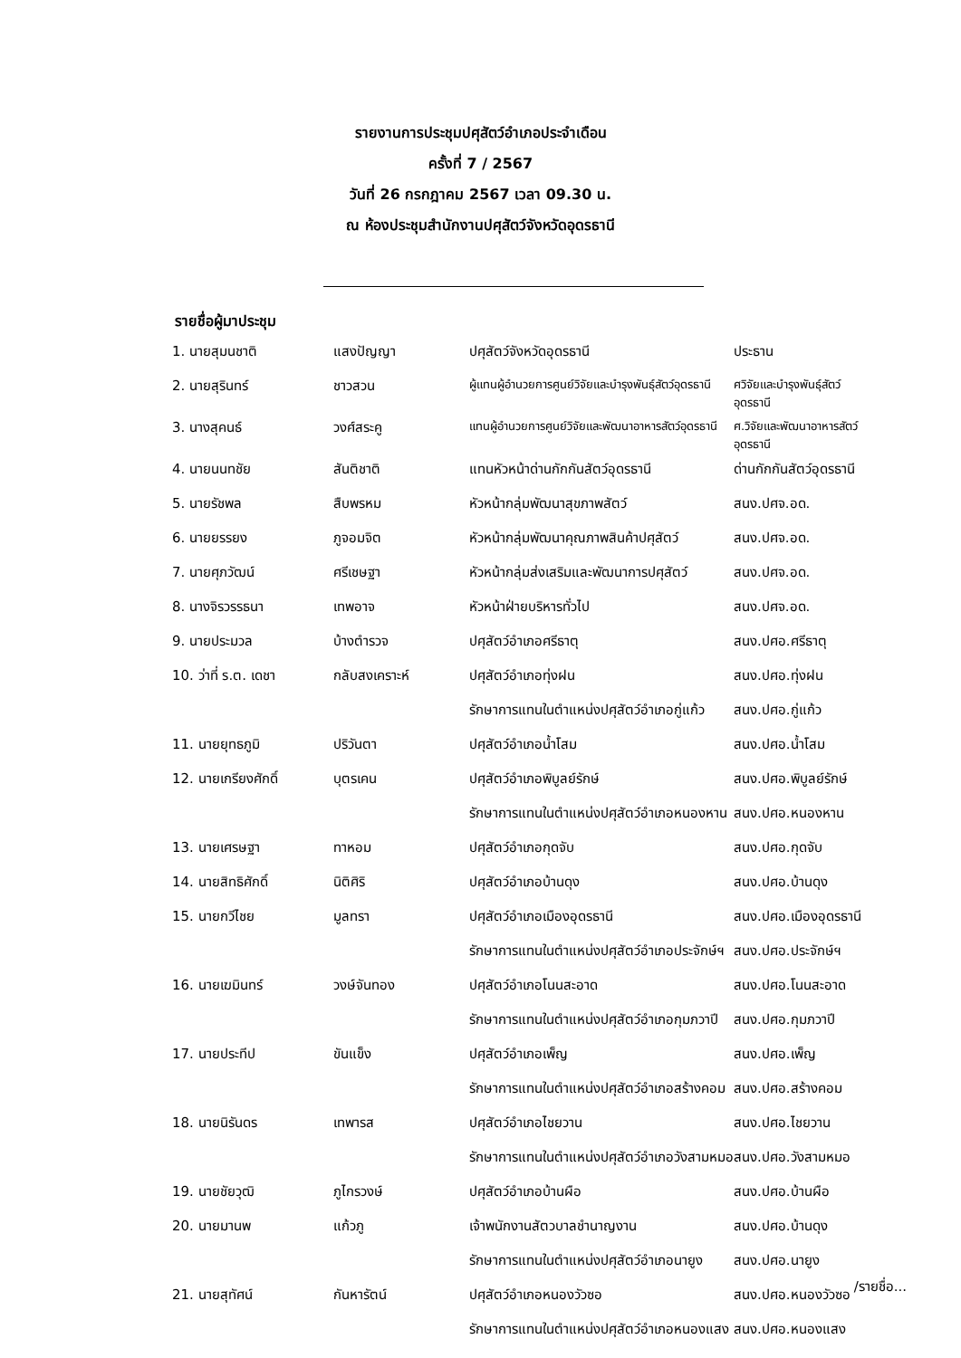รายงานการประชุมปศุสัตว์อำเภอประจำเดือน
ครั้งที่ 7 / 2567
วันที่ 26 กรกฎาคม 2567 เวลา 09.30 น.
ณ ห้องประชุมสำนักงานปศุสัตว์จังหวัดอุดรธานี
รายชื่อผู้มาประชุม
| 1. นายสุมนชาติ | แสงปัญญา | ปศุสัตว์จังหวัดอุดรธานี | ประธาน |
| 2. นายสุรินทร์ | ชาวสวน | ผู้แทนผู้อำนวยการศูนย์วิจัยและบำรุงพันธุ์สัตว์อุดรธานี | ศวิจัยและบำรุงพันธุ์สัตว์ อุดรธานี |
| 3. นางสุคนธ์ | วงศ์สระคู | แทนผู้อำนวยการศูนย์วิจัยและพัฒนาอาหารสัตว์อุดรธานี | ศ.วิจัยและพัฒนาอาหารสัตว์ อุดรธานี |
| 4. นายนนทชัย | สันติชาติ | แทนหัวหน้าด่านกักกันสัตว์อุดรธานี | ด่านกักกันสัตว์อุดรธานี |
| 5. นายรัชพล | สืบพรหม | หัวหน้ากลุ่มพัฒนาสุขภาพสัตว์ | สนง.ปศจ.อด. |
| 6. นายยรรยง | ภูจอมจิต | หัวหน้ากลุ่มพัฒนาคุณภาพสินค้าปศุสัตว์ | สนง.ปศจ.อด. |
| 7. นายศุภวัฒน์ | ศรีเชษฐา | หัวหน้ากลุ่มส่งเสริมและพัฒนาการปศุสัตว์ | สนง.ปศจ.อด. |
| 8. นางจิรวรรธนา | เทพอาจ | หัวหน้าฝ่ายบริหารทั่วไป | สนง.ปศจ.อด. |
| 9. นายประมวล | บ้างตำรวจ | ปศุสัตว์อำเภอศรีธาตุ | สนง.ปศอ.ศรีธาตุ |
| 10. ว่าที่ ร.ต. เดชา | กลับสงเคราะห์ | ปศุสัตว์อำเภอทุ่งฝน | สนง.ปศอ.ทุ่งฝน |
| | | รักษาการแทนในตำแหน่งปศุสัตว์อำเภอกู่แก้ว | สนง.ปศอ.กู่แก้ว |
| 11. นายยุทธภูมิ | ปริวันตา | ปศุสัตว์อำเภอน้ำโสม | สนง.ปศอ.น้ำโสม |
| 12. นายเกรียงศักดิ์ | บุตรเคน | ปศุสัตว์อำเภอพิบูลย์รักษ์ | สนง.ปศอ.พิบูลย์รักษ์ |
| | | รักษาการแทนในตำแหน่งปศุสัตว์อำเภอหนองหาน | สนง.ปศอ.หนองหาน |
| 13. นายเศรษฐา | ทาหอม | ปศุสัตว์อำเภอกุดจับ | สนง.ปศอ.กุดจับ |
| 14. นายสิทธิศักดิ์ | นิติศิริ | ปศุสัตว์อำเภอบ้านดุง | สนง.ปศอ.บ้านดุง |
| 15. นายกวีไชย | มูลทรา | ปศุสัตว์อำเภอเมืองอุดรธานี | สนง.ปศอ.เมืองอุดรธานี |
| | | รักษาการแทนในตำแหน่งปศุสัตว์อำเภอประจักษ์ฯ | สนง.ปศอ.ประจักษ์ฯ |
| 16. นายเฆมินทร์ | วงษ์จันทอง | ปศุสัตว์อำเภอโนนสะอาด | สนง.ปศอ.โนนสะอาด |
| | | รักษาการแทนในตำแหน่งปศุสัตว์อำเภอกุมภวาปี | สนง.ปศอ.กุมภวาปี |
| 17. นายประทีป | ขันแข็ง | ปศุสัตว์อำเภอเพ็ญ | สนง.ปศอ.เพ็ญ |
| | | รักษาการแทนในตำแหน่งปศุสัตว์อำเภอสร้างคอม | สนง.ปศอ.สร้างคอม |
| 18. นายนิรันดร | เทพารส | ปศุสัตว์อำเภอไชยวาน | สนง.ปศอ.ไชยวาน |
| | | รักษาการแทนในตำแหน่งปศุสัตว์อำเภอวังสามหมอ | สนง.ปศอ.วังสามหมอ |
| 19. นายชัยวุฒิ | ภูไกรวงษ์ | ปศุสัตว์อำเภอบ้านผือ | สนง.ปศอ.บ้านผือ |
| 20. นายมานพ | แก้วภู | เจ้าพนักงานสัตวบาลชำนาญงาน | สนง.ปศอ.บ้านดุง |
| | | รักษาการแทนในตำแหน่งปศุสัตว์อำเภอนายูง | สนง.ปศอ.นายูง |
| 21. นายสุทัศน์ | กันหารัตน์ | ปศุสัตว์อำเภอหนองวัวซอ | สนง.ปศอ.หนองวัวซอ |
| | | รักษาการแทนในตำแหน่งปศุสัตว์อำเภอหนองแสง | สนง.ปศอ.หนองแสง |
/รายชื่อ...